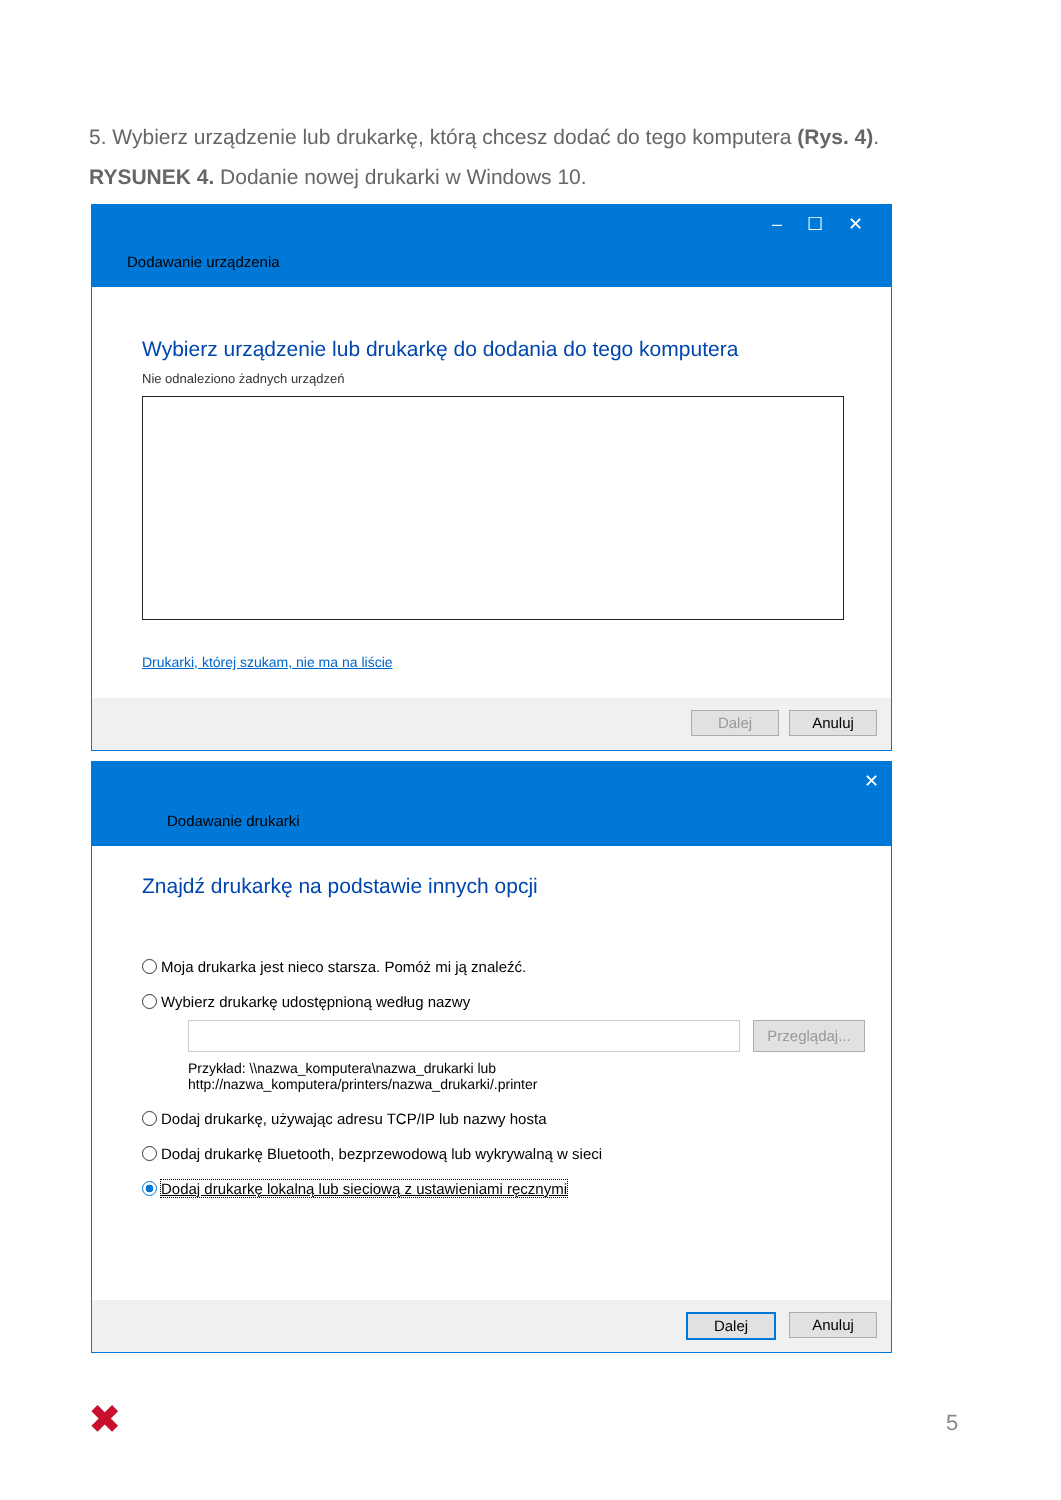5. Wybierz urządzenie lub drukarkę, którą chcesz dodać do tego komputera (Rys. 4).
RYSUNEK 4. Dodanie nowej drukarki w Windows 10.
– ☐ ✕
Dodawanie urządzenia
Wybierz urządzenie lub drukarkę do dodania do tego komputera
Nie odnaleziono żadnych urządzeń
Drukarki, której szukam, nie ma na liście
Dalej Anuluj
✕
Dodawanie drukarki
Znajdź drukarkę na podstawie innych opcji
Moja drukarka jest nieco starsza. Pomóż mi ją znaleźć.
Wybierz drukarkę udostępnioną według nazwy
Przeglądaj...
Przykład: \\nazwa_komputera\nazwa_drukarki lub
http://nazwa_komputera/printers/nazwa_drukarki/.printer
Dodaj drukarkę, używając adresu TCP/IP lub nazwy hosta
Dodaj drukarkę Bluetooth, bezprzewodową lub wykrywalną w sieci
Dodaj drukarkę lokalną lub sieciową z ustawieniami ręcznymi
Dalej Anuluj
✖ 5